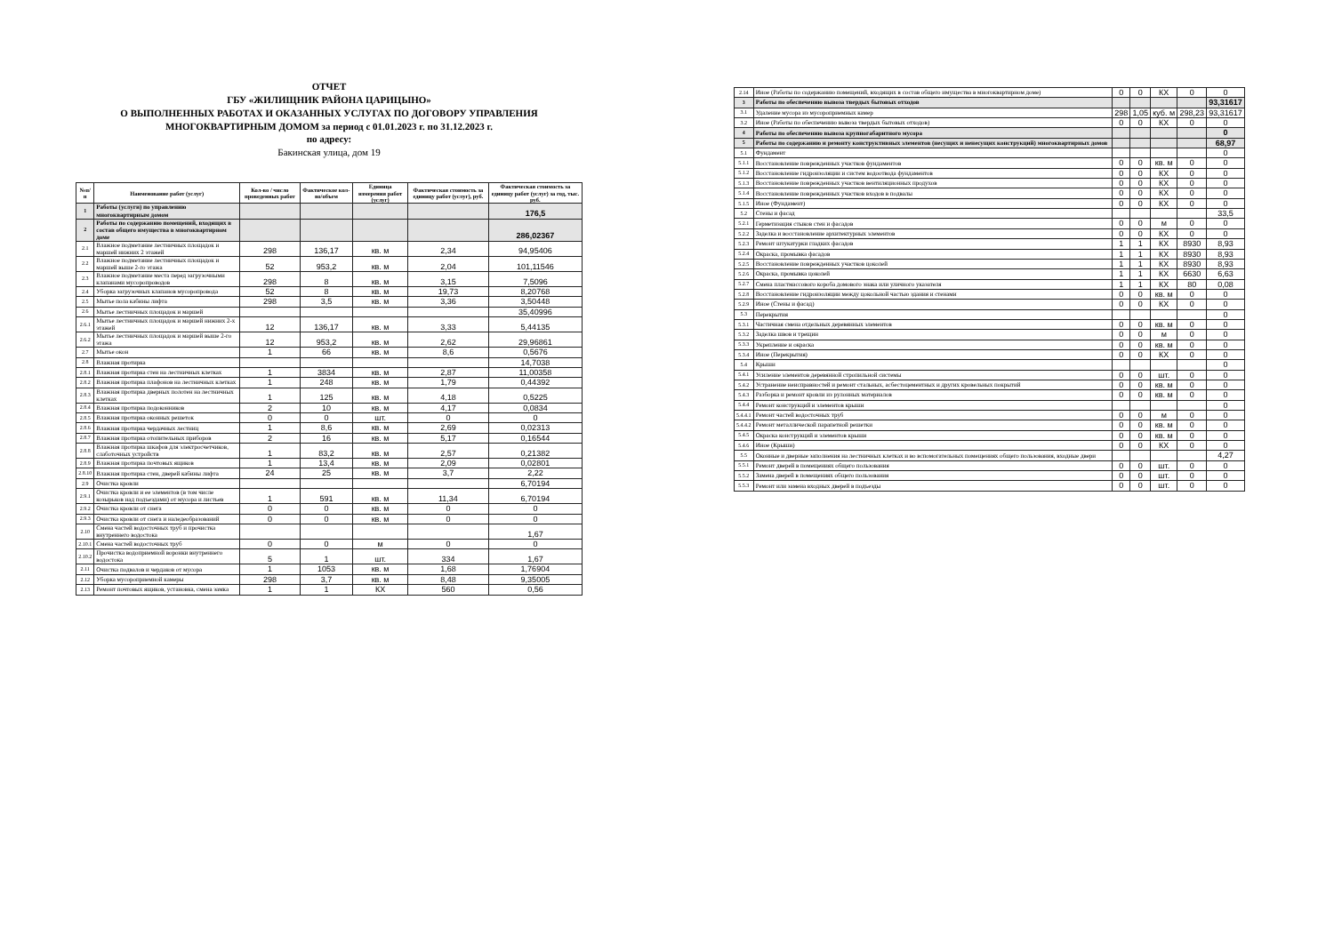ОТЧЕТ
ГБУ «ЖИЛИЩНИК РАЙОНА ЦАРИЦЫНО»
О ВЫПОЛНЕННЫХ РАБОТАХ И ОКАЗАННЫХ УСЛУГАХ ПО ДОГОВОРУ УПРАВЛЕНИЯ
МНОГОКВАРТИРНЫМ ДОМОМ за период с 01.01.2023 г. по 31.12.2023 г.
по адресу:
Бакинская улица, дом 19
| №п/п | Наименование работ (услуг) | Кол-во / число проведенных работ | Фактическое кол-во/объем | Единица измерения работ (услуг) | Фактическая стоимость за единицу работ (услуг), руб. | Фактическая стоимость за единицу работ (услуг) за год, тыс. руб. |
| --- | --- | --- | --- | --- | --- | --- |
| 1 | Работы (услуги) по управлению многоквартирным домом | | | | | 176,5 |
| 2 | Работы по содержанию помещений, входящих в состав общего имущества в многоквартирном доме | | | | | 286,02367 |
| 2.1 | Влажное подметание лестничных площадок и маршей нижних 2 этажей | 298 | 136,17 | кв. м | 2,34 | 94,95406 |
| 2.2 | Влажное подметание лестничных площадок и маршей выше 2-го этажа | 52 | 953,2 | кв. м | 2,04 | 101,11546 |
| 2.3 | Влажное подметание места перед загрузочными клапанами мусоропроводов | 298 | 8 | кв. м | 3,15 | 7,5096 |
| 2.4 | Уборка загрузочных клапанов мусоропровода | 52 | 8 | кв. м | 19,73 | 8,20768 |
| 2.5 | Мытье пола кабины лифта | 298 | 3,5 | кв. м | 3,36 | 3,50448 |
| 2.6 | Мытье лестничных площадок и маршей | | | | | 35,40996 |
| 2.6.1 | Мытье лестничных площадок и маршей нижних 2-х этажей | 12 | 136,17 | кв. м | 3,33 | 5,44135 |
| 2.6.2 | Мытье лестничных площадок и маршей выше 2-го этажа | 12 | 953,2 | кв. м | 2,62 | 29,96861 |
| 2.7 | Мытье окон | 1 | 66 | кв. м | 8,6 | 0,5676 |
| 2.8 | Влажная протирка | | | | | 14,7038 |
| 2.8.1 | Влажная протирка стен на лестничных клетках | 1 | 3834 | кв. м | 2,87 | 11,00358 |
| 2.8.2 | Влажная протирка плафонов на лестничных клетках | 1 | 248 | кв. м | 1,79 | 0,44392 |
| 2.8.3 | Влажная протирка дверных полотен на лестничных клетках | 1 | 125 | кв. м | 4,18 | 0,5225 |
| 2.8.4 | Влажная протирка подоконников | 2 | 10 | кв. м | 4,17 | 0,0834 |
| 2.8.5 | Влажная протирка оконных решеток | 0 | 0 | шт. | 0 | 0 |
| 2.8.6 | Влажная протирка чердачных лестниц | 1 | 8,6 | кв. м | 2,69 | 0,02313 |
| 2.8.7 | Влажная протирка отопительных приборов | 2 | 16 | кв. м | 5,17 | 0,16544 |
| 2.8.8 | Влажная протирка шкафов для электросчетчиков, слаботочных устройств | 1 | 83,2 | кв. м | 2,57 | 0,21382 |
| 2.8.9 | Влажная протирка почтовых ящиков | 1 | 13,4 | кв. м | 2,09 | 0,02801 |
| 2.8.10 | Влажная протирка стен, дверей кабины лифта | 24 | 25 | кв. м | 3,7 | 2,22 |
| 2.9 | Очистка кровли | | | | | 6,70194 |
| 2.9.1 | Очистка кровли и ее элементов (в том числе козырьков над подъездами) от мусора и листьев | 1 | 591 | кв. м | 11,34 | 6,70194 |
| 2.9.2 | Очистка кровли от снега | 0 | 0 | кв. м | 0 | 0 |
| 2.9.3 | Очистка кровли от снега и наледеобразований | 0 | 0 | кв. м | 0 | 0 |
| 2.10 | Смена частей водосточных труб и прочистка внутреннего водостока | | | | | 1,67 |
| 2.10.1 | Смена частей водосточных труб | 0 | 0 | м | 0 | 0 |
| 2.10.2 | Прочистка водоприемной воронки внутреннего водостока | 5 | 1 | шт. | 334 | 1,67 |
| 2.11 | Очистка подвалов и чердаков от мусора | 1 | 1053 | кв. м | 1,68 | 1,76904 |
| 2.12 | Уборка мусороприемной камеры | 298 | 3,7 | кв. м | 8,48 | 9,35005 |
| 2.13 | Ремонт почтовых ящиков, установка, смена замка | 1 | 1 | КХ | 560 | 0,56 |
| 2.14 | Иное (Работы по содержанию помещений, входящих в состав общего имущества в многоквартирном доме) | 0 | 0 | КХ | 0 | 0 |
| 3 | Работы по обеспечению вывоза твердых бытовых отходов | | | | | 93,31617 |
| 3.1 | Удаление мусора из мусороприемных камер | 298 | 1,05 | куб. м | 298,23 | 93,31617 |
| 3.2 | Иное (Работы по обеспечению вывоза твердых бытовых отходов) | 0 | 0 | КХ | 0 | 0 |
| 4 | Работы по обеспечению вывоза крупногабаритного мусора | | | | | 0 |
| 5 | Работы по содержанию и ремонту конструктивных элементов (несущих и ненесущих конструкций) многоквартирных домов | | | | | 68,97 |
| 5.1 | Фундамент | | | | | 0 |
| 5.1.1 | Восстановление поврежденных участков фундаментов | 0 | 0 | кв. м | 0 | 0 |
| 5.1.2 | Восстановление гидроизоляции и систем водоотвода фундаментов | 0 | 0 | КХ | 0 | 0 |
| 5.1.3 | Восстановление поврежденных участков вентиляционных продухов | 0 | 0 | КХ | 0 | 0 |
| 5.1.4 | Восстановление поврежденных участков входов в подвалы | 0 | 0 | КХ | 0 | 0 |
| 5.1.5 | Иное (Фундамент) | 0 | 0 | КХ | 0 | 0 |
| 5.2 | Стены и фасад | | | | | 33,5 |
| 5.2.1 | Герметизация стыков стен и фасадов | 0 | 0 | м | 0 | 0 |
| 5.2.2 | Заделка и восстановление архитектурных элементов | 0 | 0 | КХ | 0 | 0 |
| 5.2.3 | Ремонт штукатурки гладких фасадов | 1 | 1 | КХ | 8930 | 8,93 |
| 5.2.4 | Окраска, промывка фасадов | 1 | 1 | КХ | 8930 | 8,93 |
| 5.2.5 | Восстановление поврежденных участков цоколей | 1 | 1 | КХ | 8930 | 8,93 |
| 5.2.6 | Окраска, промывка цоколей | 1 | 1 | КХ | 6630 | 6,63 |
| 5.2.7 | Смена пластмассового короба домового знака или уличного указателя | 1 | 1 | КХ | 80 | 0,08 |
| 5.2.8 | Восстановление гидроизоляции между цокольной частью здания и стенами | 0 | 0 | кв. м | 0 | 0 |
| 5.2.9 | Иное (Стены и фасад) | 0 | 0 | КХ | 0 | 0 |
| 5.3 | Перекрытия | | | | | 0 |
| 5.3.1 | Частичная смена отдельных деревянных элементов | 0 | 0 | кв. м | 0 | 0 |
| 5.3.2 | Заделка швов и трещин | 0 | 0 | м | 0 | 0 |
| 5.3.3 | Укрепление и окраска | 0 | 0 | кв. м | 0 | 0 |
| 5.3.4 | Иное (Перекрытия) | 0 | 0 | КХ | 0 | 0 |
| 5.4 | Крыши | | | | | 0 |
| 5.4.1 | Усиление элементов деревянной стропильной системы | 0 | 0 | шт. | 0 | 0 |
| 5.4.2 | Устранение неисправностей и ремонт стальных, асбестоцементных и других кровельных покрытий | 0 | 0 | кв. м | 0 | 0 |
| 5.4.3 | Разборка и ремонт кровли из рулонных материалов | 0 | 0 | кв. м | 0 | 0 |
| 5.4.4 | Ремонт конструкций и элементов крыши | | | | | 0 |
| 5.4.4.1 | Ремонт частей водосточных труб | 0 | 0 | м | 0 | 0 |
| 5.4.4.2 | Ремонт металлической парапетной решетки | 0 | 0 | кв. м | 0 | 0 |
| 5.4.5 | Окраска конструкций и элементов крыши | 0 | 0 | кв. м | 0 | 0 |
| 5.4.6 | Иное (Крыши) | 0 | 0 | КХ | 0 | 0 |
| 5.5 | Оконные и дверные заполнения на лестничных клетках и во вспомогательных помещениях общего пользования, входные двери | | | | | 4,27 |
| 5.5.1 | Ремонт дверей в помещениях общего пользования | 0 | 0 | шт. | 0 | 0 |
| 5.5.2 | Замена дверей в помещениях общего пользования | 0 | 0 | шт. | 0 | 0 |
| 5.5.3 | Ремонт или замена входных дверей в подъезды | 0 | 0 | шт. | 0 | 0 |